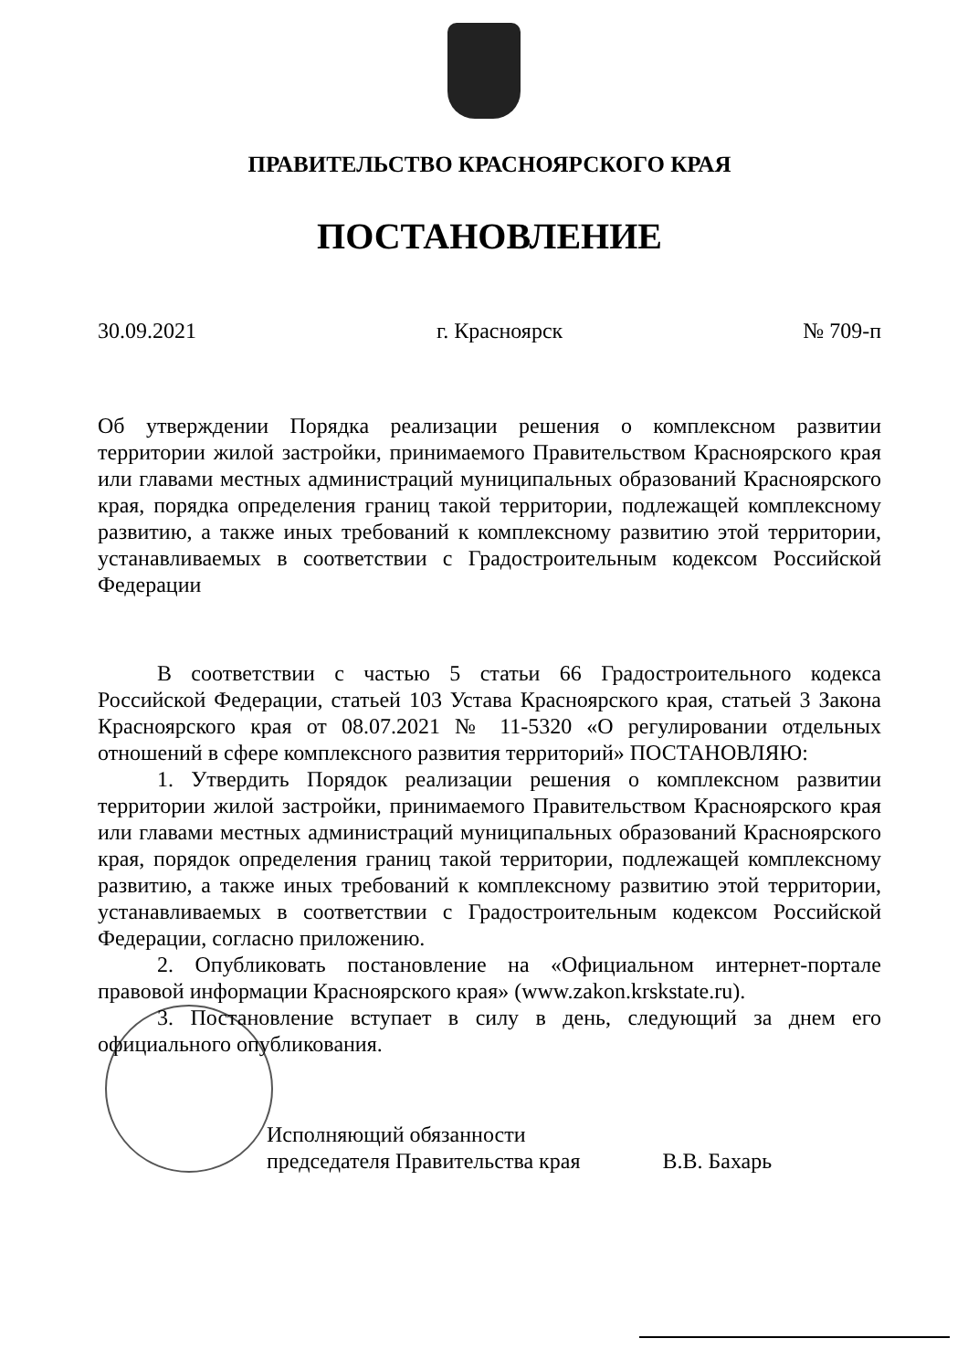ПРАВИТЕЛЬСТВО КРАСНОЯРСКОГО КРАЯ
ПОСТАНОВЛЕНИЕ
30.09.2021 г. Красноярск № 709-п
Об утверждении Порядка реализации решения о комплексном развитии территории жилой застройки, принимаемого Правительством Красноярского края или главами местных администраций муниципальных образований Красноярского края, порядка определения границ такой территории, подлежащей комплексному развитию, а также иных требований к комплексному развитию этой территории, устанавливаемых в соответствии с Градостроительным кодексом Российской Федерации
В соответствии с частью 5 статьи 66 Градостроительного кодекса Российской Федерации, статьей 103 Устава Красноярского края, статьей 3 Закона Красноярского края от 08.07.2021 № 11-5320 «О регулировании отдельных отношений в сфере комплексного развития территорий» ПОСТАНОВЛЯЮ:
1. Утвердить Порядок реализации решения о комплексном развитии территории жилой застройки, принимаемого Правительством Красноярского края или главами местных администраций муниципальных образований Красноярского края, порядок определения границ такой территории, подлежащей комплексному развитию, а также иных требований к комплексному развитию этой территории, устанавливаемых в соответствии с Градостроительным кодексом Российской Федерации, согласно приложению.
2. Опубликовать постановление на «Официальном интернет-портале правовой информации Красноярского края» (www.zakon.krskstate.ru).
3. Постановление вступает в силу в день, следующий за днем его официального опубликования.
Исполняющий обязанности
председателя Правительства края
В.В. Бахарь